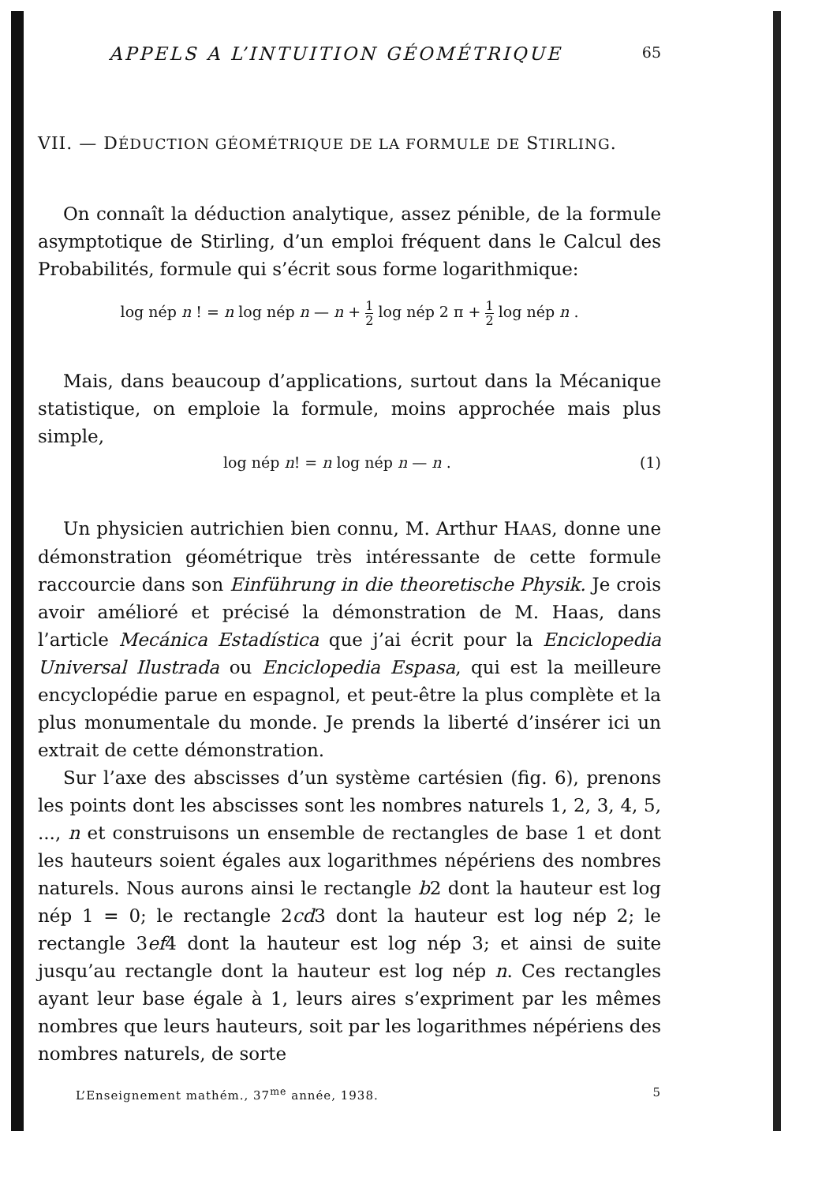APPELS A L’INTUITION GÉOMÉTRIQUE 65
VII. — DÉDUCTION GÉOMÉTRIQUE DE LA FORMULE DE STIRLING.
On connaît la déduction analytique, assez pénible, de la formule asymptotique de Stirling, d’un emploi fréquent dans le Calcul des Probabilités, formule qui s’écrit sous forme logarithmique:
log nép n ! = n log nép n — n + 1 2 log nép 2 π + 1 2 log nép n .
Mais, dans beaucoup d’applications, surtout dans la Mécanique statistique, on emploie la formule, moins approchée mais plus simple,
log nép n! = n log nép n — n . (1)
Un physicien autrichien bien connu, M. Arthur HAAS, donne une démonstration géométrique très intéressante de cette formule raccourcie dans son Einführung in die theoretische Physik. Je crois avoir amélioré et précisé la démonstration de M. Haas, dans l’article Mecánica Estadística que j’ai écrit pour la Enciclopedia Universal Ilustrada ou Enciclopedia Espasa, qui est la meilleure encyclopédie parue en espagnol, et peut-être la plus complète et la plus monumentale du monde. Je prends la liberté d’insérer ici un extrait de cette démonstration.
Sur l’axe des abscisses d’un système cartésien (fig. 6), prenons les points dont les abscisses sont les nombres naturels 1, 2, 3, 4, 5, ..., n et construisons un ensemble de rectangles de base 1 et dont les hauteurs soient égales aux logarithmes népériens des nombres naturels. Nous aurons ainsi le rectangle b2 dont la hauteur est log nép 1 = 0; le rectangle 2cd3 dont la hauteur est log nép 2; le rectangle 3ef4 dont la hauteur est log nép 3; et ainsi de suite jusqu’au rectangle dont la hauteur est log nép n. Ces rectangles ayant leur base égale à 1, leurs aires s’expriment par les mêmes nombres que leurs hauteurs, soit par les logarithmes népériens des nombres naturels, de sorte
L’Enseignement mathém., 37<sup>me</sup> année, 1938. 5